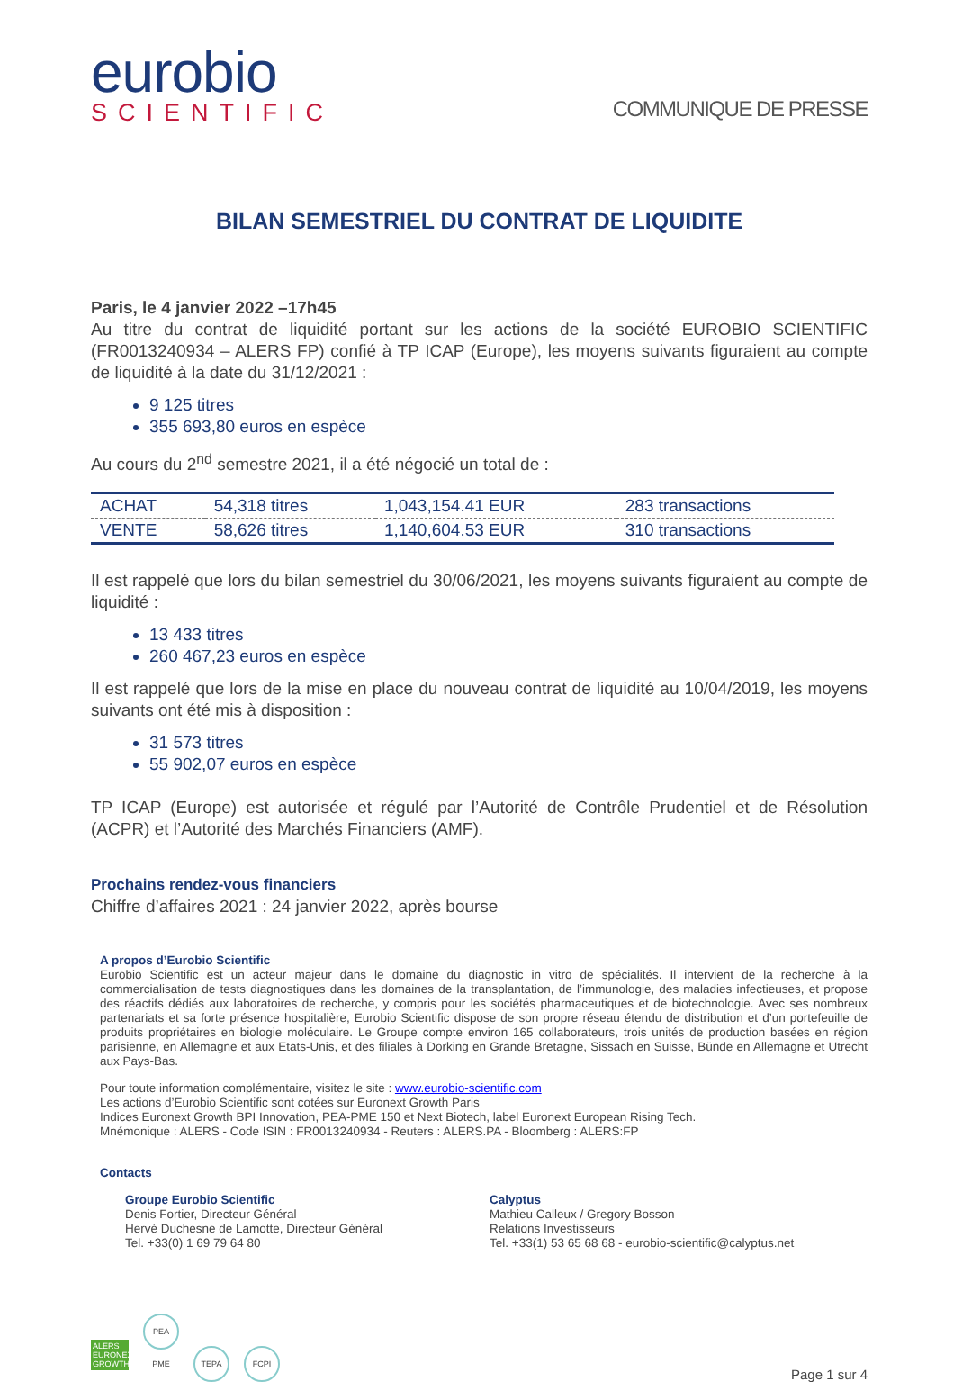eurobio
SCIENTIFIC
COMMUNIQUE DE PRESSE
BILAN SEMESTRIEL DU CONTRAT DE LIQUIDITE
Paris, le 4 janvier 2022 –17h45
Au titre du contrat de liquidité portant sur les actions de la société EUROBIO SCIENTIFIC (FR0013240934 – ALERS FP) confié à TP ICAP (Europe), les moyens suivants figuraient au compte de liquidité à la date du 31/12/2021 :
9 125 titres
355 693,80 euros en espèce
Au cours du 2<sup>nd</sup> semestre 2021, il a été négocié un total de :
| ACHAT | 54,318 titres | 1,043,154.41 EUR | 283 transactions |
| VENTE | 58,626 titres | 1,140,604.53 EUR | 310 transactions |
Il est rappelé que lors du bilan semestriel du 30/06/2021, les moyens suivants figuraient au compte de liquidité :
13 433 titres
260 467,23 euros en espèce
Il est rappelé que lors de la mise en place du nouveau contrat de liquidité au 10/04/2019, les moyens suivants ont été mis à disposition :
31 573 titres
55 902,07 euros en espèce
TP ICAP (Europe) est autorisée et régulé par l’Autorité de Contrôle Prudentiel et de Résolution (ACPR) et l’Autorité des Marchés Financiers (AMF).
Prochains rendez-vous financiers
Chiffre d’affaires 2021 : 24 janvier 2022, après bourse
A propos d’Eurobio Scientific
Eurobio Scientific est un acteur majeur dans le domaine du diagnostic in vitro de spécialités. Il intervient de la recherche à la commercialisation de tests diagnostiques dans les domaines de la transplantation, de l’immunologie, des maladies infectieuses, et propose des réactifs dédiés aux laboratoires de recherche, y compris pour les sociétés pharmaceutiques et de biotechnologie. Avec ses nombreux partenariats et sa forte présence hospitalière, Eurobio Scientific dispose de son propre réseau étendu de distribution et d’un portefeuille de produits propriétaires en biologie moléculaire. Le Groupe compte environ 165 collaborateurs, trois unités de production basées en région parisienne, en Allemagne et aux Etats-Unis, et des filiales à Dorking en Grande Bretagne, Sissach en Suisse, Bünde en Allemagne et Utrecht aux Pays-Bas.
Pour toute information complémentaire, visitez le site : www.eurobio-scientific.com
Les actions d’Eurobio Scientific sont cotées sur Euronext Growth Paris
Indices Euronext Growth BPI Innovation, PEA-PME 150 et Next Biotech, label Euronext European Rising Tech.
Mnémonique : ALERS - Code ISIN : FR0013240934 - Reuters : ALERS.PA - Bloomberg : ALERS:FP
Contacts
Groupe Eurobio Scientific
Denis Fortier, Directeur Général
Hervé Duchesne de Lamotte, Directeur Général
Tel. +33(0) 1 69 79 64 80
Calyptus
Mathieu Calleux / Gregory Bosson
Relations Investisseurs
Tel. +33(1) 53 65 68 68 - eurobio-scientific@calyptus.net
ALERS EURONEXT GROWTH PEA PME TEPA FCPI
Page 1 sur 4